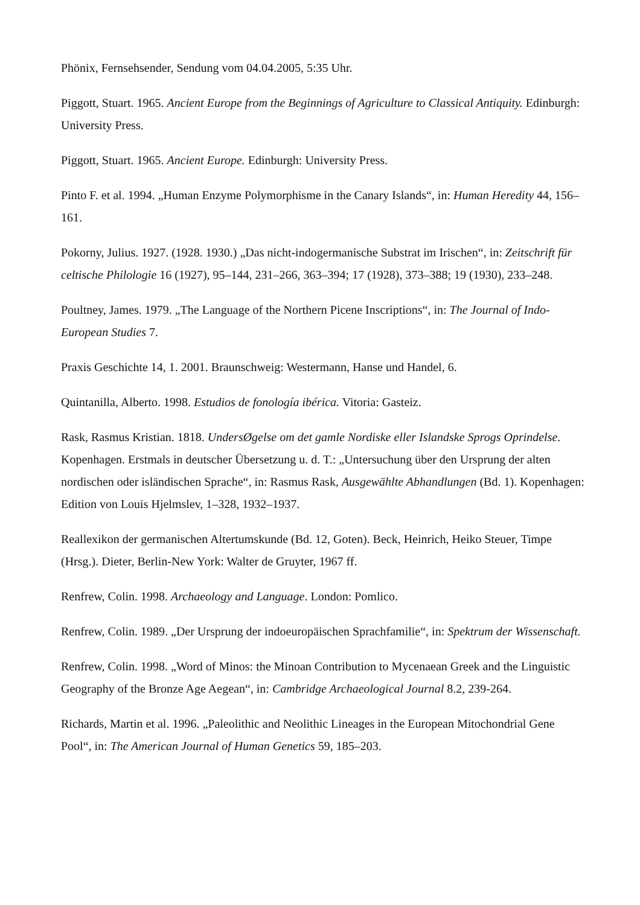Phönix, Fernsehsender, Sendung vom 04.04.2005, 5:35 Uhr.
Piggott, Stuart. 1965. Ancient Europe from the Beginnings of Agriculture to Classical Antiquity. Edinburgh: University Press.
Piggott, Stuart. 1965. Ancient Europe. Edinburgh: University Press.
Pinto F. et al. 1994. „Human Enzyme Polymorphisme in the Canary Islands“, in: Human Heredity 44, 156–161.
Pokorny, Julius. 1927. (1928. 1930.) „Das nicht-indogermanische Substrat im Irischen“, in: Zeitschrift für celtische Philologie 16 (1927), 95–144, 231–266, 363–394; 17 (1928), 373–388; 19 (1930), 233–248.
Poultney, James. 1979. „The Language of the Northern Picene Inscriptions“, in: The Journal of Indo-European Studies 7.
Praxis Geschichte 14, 1. 2001. Braunschweig: Westermann, Hanse und Handel, 6.
Quintanilla, Alberto. 1998. Estudios de fonología ibérica. Vitoria: Gasteiz.
Rask, Rasmus Kristian. 1818. UndersØgelse om det gamle Nordiske eller Islandske Sprogs Oprindelse. Kopenhagen. Erstmals in deutscher Übersetzung u. d. T.: „Untersuchung über den Ursprung der alten nordischen oder isländischen Sprache“, in: Rasmus Rask, Ausgewählte Abhandlungen (Bd. 1). Kopenhagen: Edition von Louis Hjelmslev, 1–328, 1932–1937.
Reallexikon der germanischen Altertumskunde (Bd. 12, Goten). Beck, Heinrich, Heiko Steuer, Timpe (Hrsg.). Dieter, Berlin-New York: Walter de Gruyter, 1967 ff.
Renfrew, Colin. 1998. Archaeology and Language. London: Pomlico.
Renfrew, Colin. 1989. „Der Ursprung der indoeuropäischen Sprachfamilie“, in: Spektrum der Wissenschaft.
Renfrew, Colin. 1998. „Word of Minos: the Minoan Contribution to Mycenaean Greek and the Linguistic Geography of the Bronze Age Aegean“, in: Cambridge Archaeological Journal 8.2, 239-264.
Richards, Martin et al. 1996. „Paleolithic and Neolithic Lineages in the European Mitochondrial Gene Pool“, in: The American Journal of Human Genetics 59, 185–203.